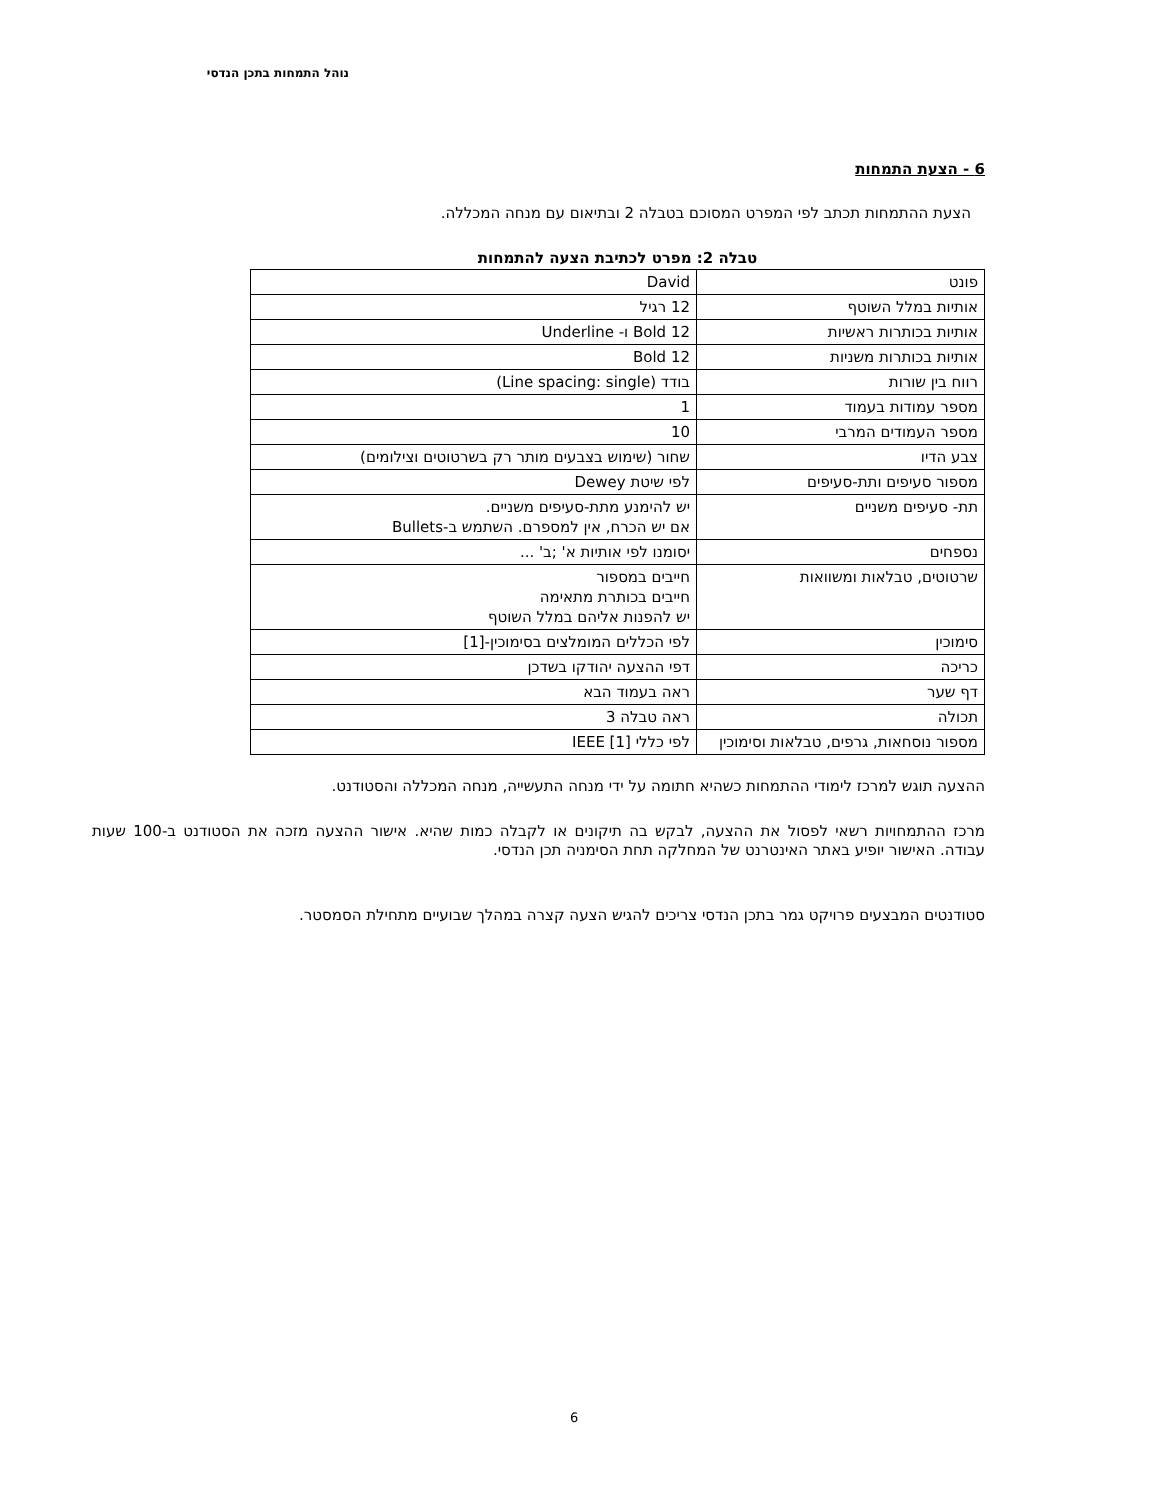נוהל התמחות בתכן הנדסי
6 - הצעת התמחות
הצעת ההתמחות תכתב לפי המפרט המסוכם בטבלה 2 ובתיאום עם מנחה המכללה.
טבלה 2: מפרט לכתיבת הצעה להתמחות
| פונט | David |
| אותיות במלל השוטף | 12 רגיל |
| אותיות בכותרות ראשיות | 12 Bold ו- Underline |
| אותיות בכותרות משניות | 12 Bold |
| רווח בין שורות | בודד (Line spacing: single) |
| מספר עמודות בעמוד | 1 |
| מספר העמודים המרבי | 10 |
| צבע הדיו | שחור (שימוש בצבעים מותר רק בשרטוטים וצילומים) |
| מספור סעיפים ותת-סעיפים | לפי שיטת Dewey |
| תת- סעיפים משניים | יש להימנע מתת-סעיפים משניים. אם יש הכרח, אין למספרם. השתמש ב-Bullets |
| נספחים | יסומנו לפי אותיות א' ;ב' ... |
| שרטוטים, טבלאות ומשוואות | חייבים במספור חייבים בכותרת מתאימה יש להפנות אליהם במלל השוטף |
| סימוכין | לפי הכללים המומלצים בסימוכין-[1] |
| כריכה | דפי ההצעה יהודקו בשדכן |
| דף שער | ראה בעמוד הבא |
| תכולה | ראה טבלה 3 |
| מספור נוסחאות, גרפים, טבלאות וסימוכין | לפי כללי IEEE [1] |
ההצעה תוגש למרכז לימודי ההתמחות כשהיא חתומה על ידי מנחה התעשייה, מנחה המכללה והסטודנט.
מרכז ההתמחויות רשאי לפסול את ההצעה, לבקש בה תיקונים או לקבלה כמות שהיא. אישור ההצעה מזכה את הסטודנט ב-100 שעות עבודה. האישור יופיע באתר האינטרנט של המחלקה תחת הסימניה תכן הנדסי.
סטודנטים המבצעים פרויקט גמר בתכן הנדסי צריכים להגיש הצעה קצרה במהלך שבועיים מתחילת הסמסטר.
6